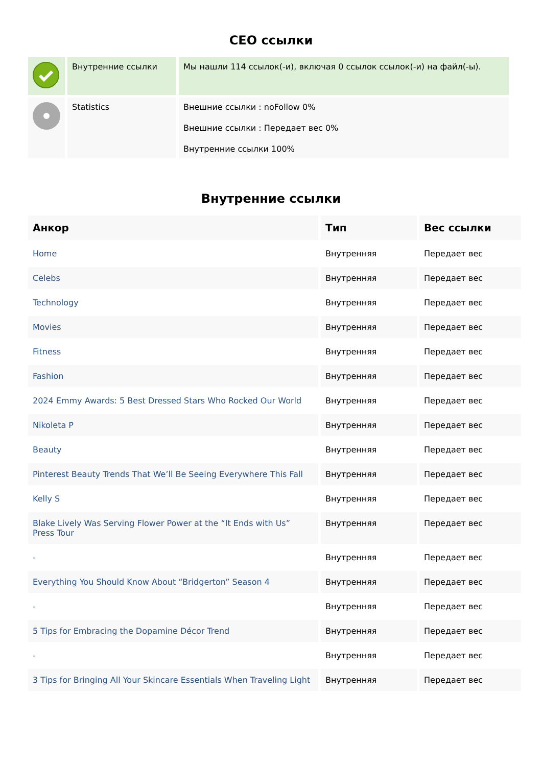СЕО ссылки
| | Внутренние ссылки | Мы нашли 114 ссылок(-и), включая 0 ссылок ссылок(-и) на файл(-ы). |
| | Statistics | Внешние ссылки : noFollow 0% Внешние ссылки : Передает вес 0% Внутренние ссылки 100% |
Внутренние ссылки
| Анкор | Тип | Вес ссылки |
| --- | --- | --- |
| Home | Внутренняя | Передает вес |
| Celebs | Внутренняя | Передает вес |
| Technology | Внутренняя | Передает вес |
| Movies | Внутренняя | Передает вес |
| Fitness | Внутренняя | Передает вес |
| Fashion | Внутренняя | Передает вес |
| 2024 Emmy Awards: 5 Best Dressed Stars Who Rocked Our World | Внутренняя | Передает вес |
| Nikoleta P | Внутренняя | Передает вес |
| Beauty | Внутренняя | Передает вес |
| Pinterest Beauty Trends That We’ll Be Seeing Everywhere This Fall | Внутренняя | Передает вес |
| Kelly S | Внутренняя | Передает вес |
| Blake Lively Was Serving Flower Power at the “It Ends with Us” Press Tour | Внутренняя | Передает вес |
| - | Внутренняя | Передает вес |
| Everything You Should Know About “Bridgerton” Season 4 | Внутренняя | Передает вес |
| - | Внутренняя | Передает вес |
| 5 Tips for Embracing the Dopamine Décor Trend | Внутренняя | Передает вес |
| - | Внутренняя | Передает вес |
| 3 Tips for Bringing All Your Skincare Essentials When Traveling Light | Внутренняя | Передает вес |